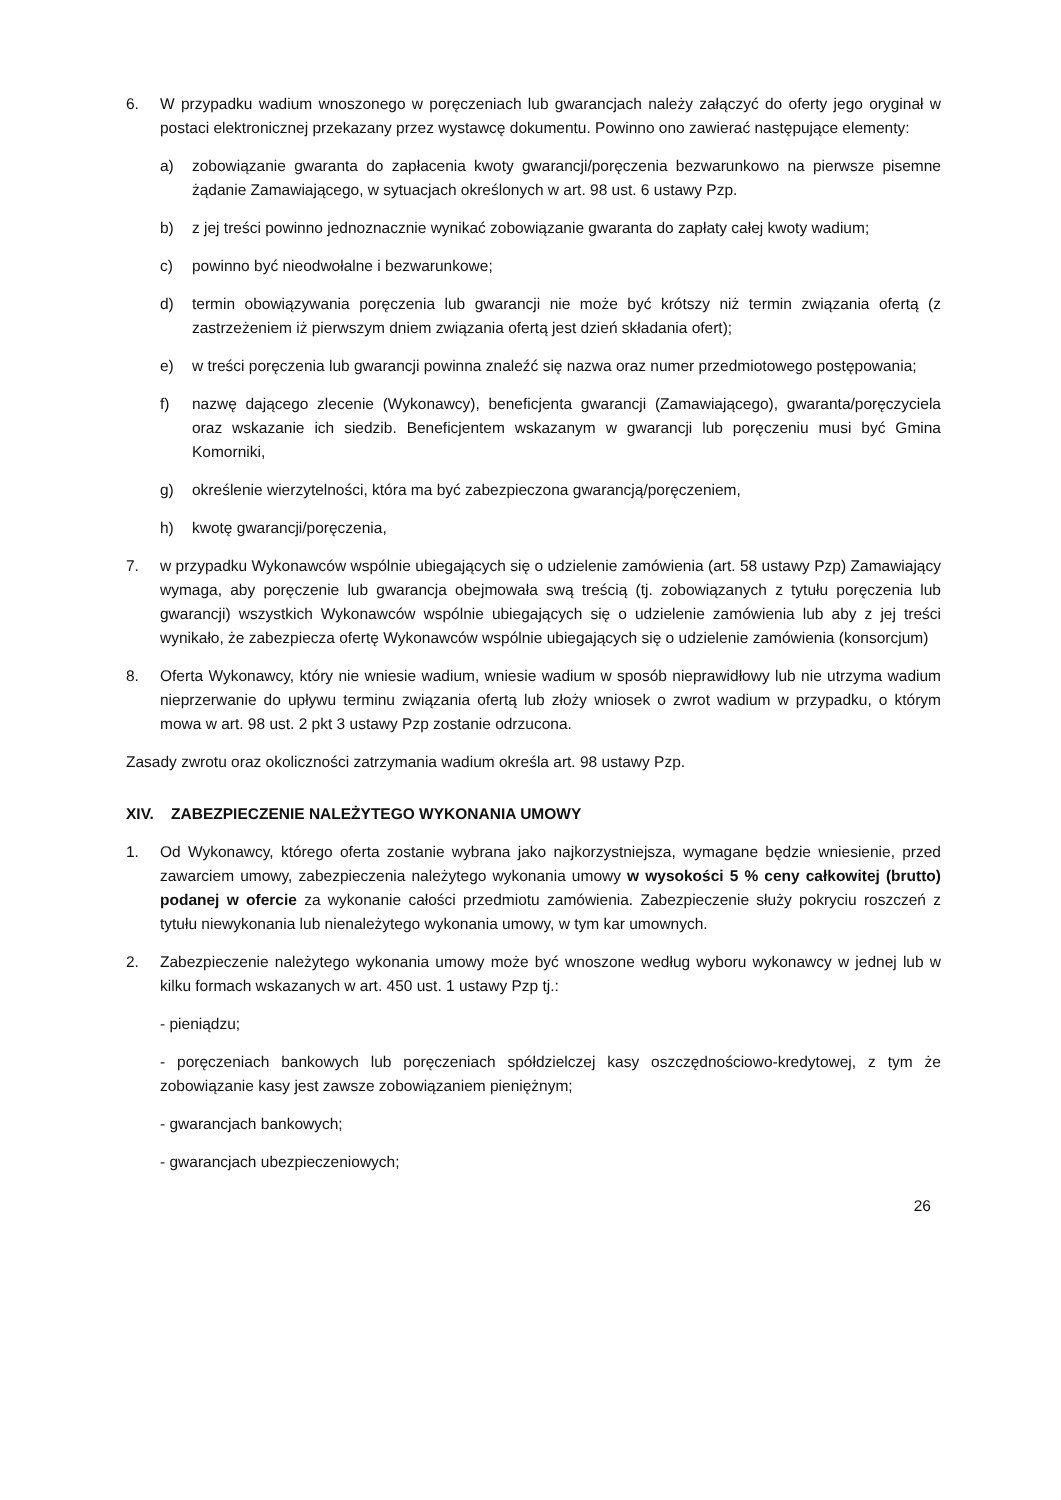6. W przypadku wadium wnoszonego w poręczeniach lub gwarancjach należy załączyć do oferty jego oryginał w postaci elektronicznej przekazany przez wystawcę dokumentu. Powinno ono zawierać następujące elementy:
a) zobowiązanie gwaranta do zapłacenia kwoty gwarancji/poręczenia bezwarunkowo na pierwsze pisemne żądanie Zamawiającego, w sytuacjach określonych w art. 98 ust. 6 ustawy Pzp.
b) z jej treści powinno jednoznacznie wynikać zobowiązanie gwaranta do zapłaty całej kwoty wadium;
c) powinno być nieodwołalne i bezwarunkowe;
d) termin obowiązywania poręczenia lub gwarancji nie może być krótszy niż termin związania ofertą (z zastrzeżeniem iż pierwszym dniem związania ofertą jest dzień składania ofert);
e) w treści poręczenia lub gwarancji powinna znaleźć się nazwa oraz numer przedmiotowego postępowania;
f) nazwę dającego zlecenie (Wykonawcy), beneficjenta gwarancji (Zamawiającego), gwaranta/poręczyciela oraz wskazanie ich siedzib. Beneficjentem wskazanym w gwarancji lub poręczeniu musi być Gmina Komorniki,
g) określenie wierzytelności, która ma być zabezpieczona gwarancją/poręczeniem,
h) kwotę gwarancji/poręczenia,
7. w przypadku Wykonawców wspólnie ubiegających się o udzielenie zamówienia (art. 58 ustawy Pzp) Zamawiający wymaga, aby poręczenie lub gwarancja obejmowała swą treścią (tj. zobowiązanych z tytułu poręczenia lub gwarancji) wszystkich Wykonawców wspólnie ubiegających się o udzielenie zamówienia lub aby z jej treści wynikało, że zabezpiecza ofertę Wykonawców wspólnie ubiegających się o udzielenie zamówienia (konsorcjum)
8. Oferta Wykonawcy, który nie wniesie wadium, wniesie wadium w sposób nieprawidłowy lub nie utrzyma wadium nieprzerwanie do upływu terminu związania ofertą lub złoży wniosek o zwrot wadium w przypadku, o którym mowa w art. 98 ust. 2 pkt 3 ustawy Pzp zostanie odrzucona.
Zasady zwrotu oraz okoliczności zatrzymania wadium określa art. 98 ustawy Pzp.
XIV. ZABEZPIECZENIE NALEŻYTEGO WYKONANIA UMOWY
1. Od Wykonawcy, którego oferta zostanie wybrana jako najkorzystniejsza, wymagane będzie wniesienie, przed zawarciem umowy, zabezpieczenia należytego wykonania umowy w wysokości 5 % ceny całkowitej (brutto) podanej w ofercie za wykonanie całości przedmiotu zamówienia. Zabezpieczenie służy pokryciu roszczeń z tytułu niewykonania lub nienależytego wykonania umowy, w tym kar umownych.
2. Zabezpieczenie należytego wykonania umowy może być wnoszone według wyboru wykonawcy w jednej lub w kilku formach wskazanych w art. 450 ust. 1 ustawy Pzp tj.:
- pieniądzu;
- poręczeniach bankowych lub poręczeniach spółdzielczej kasy oszczędnościowo-kredytowej, z tym że zobowiązanie kasy jest zawsze zobowiązaniem pieniężnym;
- gwarancjach bankowych;
- gwarancjach ubezpieczeniowych;
26